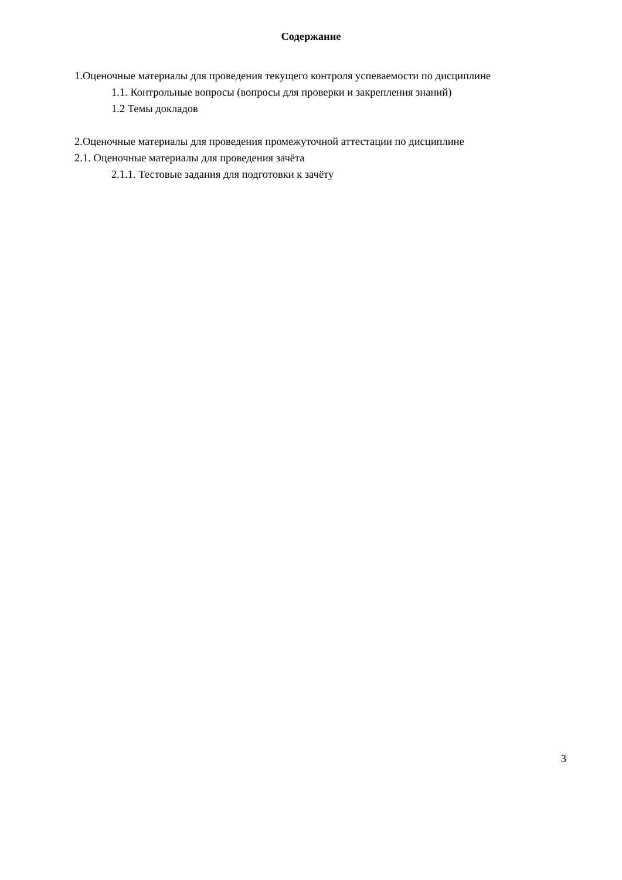Содержание
1.Оценочные материалы для проведения текущего контроля успеваемости по дисциплине
1.1. Контрольные вопросы (вопросы для проверки и закрепления знаний)
1.2 Темы докладов
2.Оценочные материалы для проведения промежуточной аттестации по дисциплине
2.1. Оценочные материалы для проведения зачёта
2.1.1. Тестовые задания для подготовки к зачёту
3